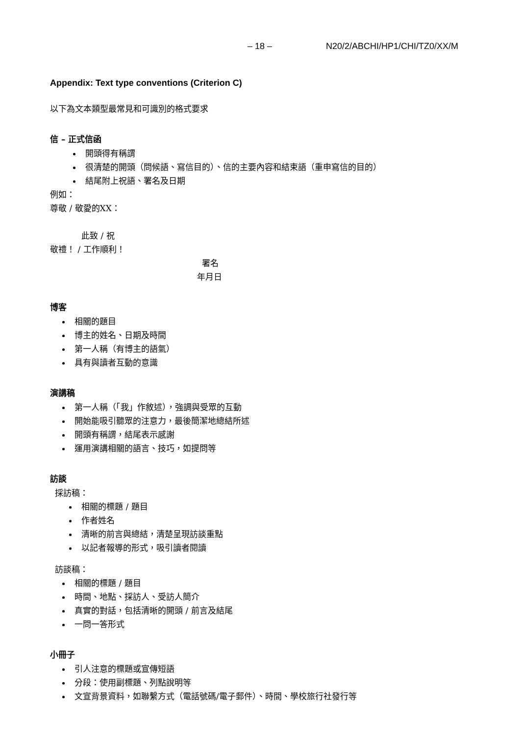– 18 – N20/2/ABCHI/HP1/CHI/TZ0/XX/M
Appendix: Text type conventions (Criterion C)
以下為文本類型最常見和可識別的格式要求
信 – 正式信函
開頭得有稱謂
很清楚的開頭（問候語、寫信目的）、信的主要內容和結束語（重申寫信的目的）
結尾附上祝語、署名及日期
例如：
尊敬 / 敬愛的XX：
此致 / 祝
敬禮！ / 工作順利！
署名
年月日
博客
相關的題目
博主的姓名、日期及時間
第一人稱（有博主的語氣）
具有與讀者互動的意識
演講稿
第一人稱（「我」作敘述），強調與受眾的互動
開始能吸引聽眾的注意力，最後簡潔地總結所述
開頭有稱謂，結尾表示感謝
運用演講相關的語言、技巧，如提問等
訪談
採訪稿：
相關的標題 / 題目
作者姓名
清晰的前言與總結，清楚呈現訪談重點
以記者報導的形式，吸引讀者閱讀
訪談稿：
相關的標題 / 題目
時間、地點、採訪人、受訪人簡介
真實的對話，包括清晰的開頭 / 前言及結尾
一問一答形式
小冊子
引人注意的標題或宣傳短語
分段：使用副標題、列點說明等
文宣背景資料，如聯繫方式（電話號碼/電子郵件）、時間、學校旅行社發行等